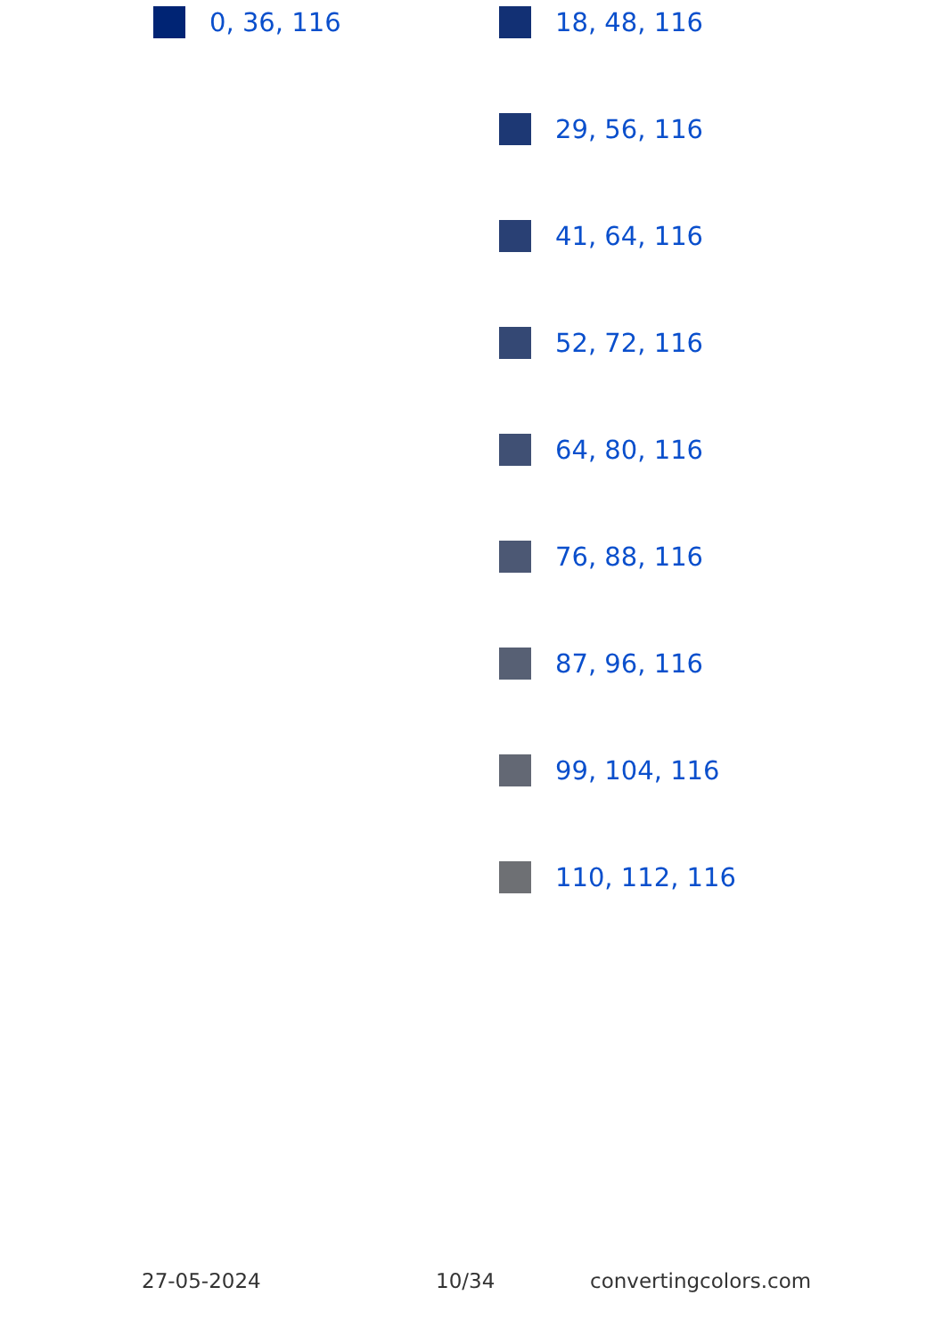0, 36, 116
18, 48, 116
29, 56, 116
41, 64, 116
52, 72, 116
64, 80, 116
76, 88, 116
87, 96, 116
99, 104, 116
110, 112, 116
27-05-2024 10/34 convertingcolors.com